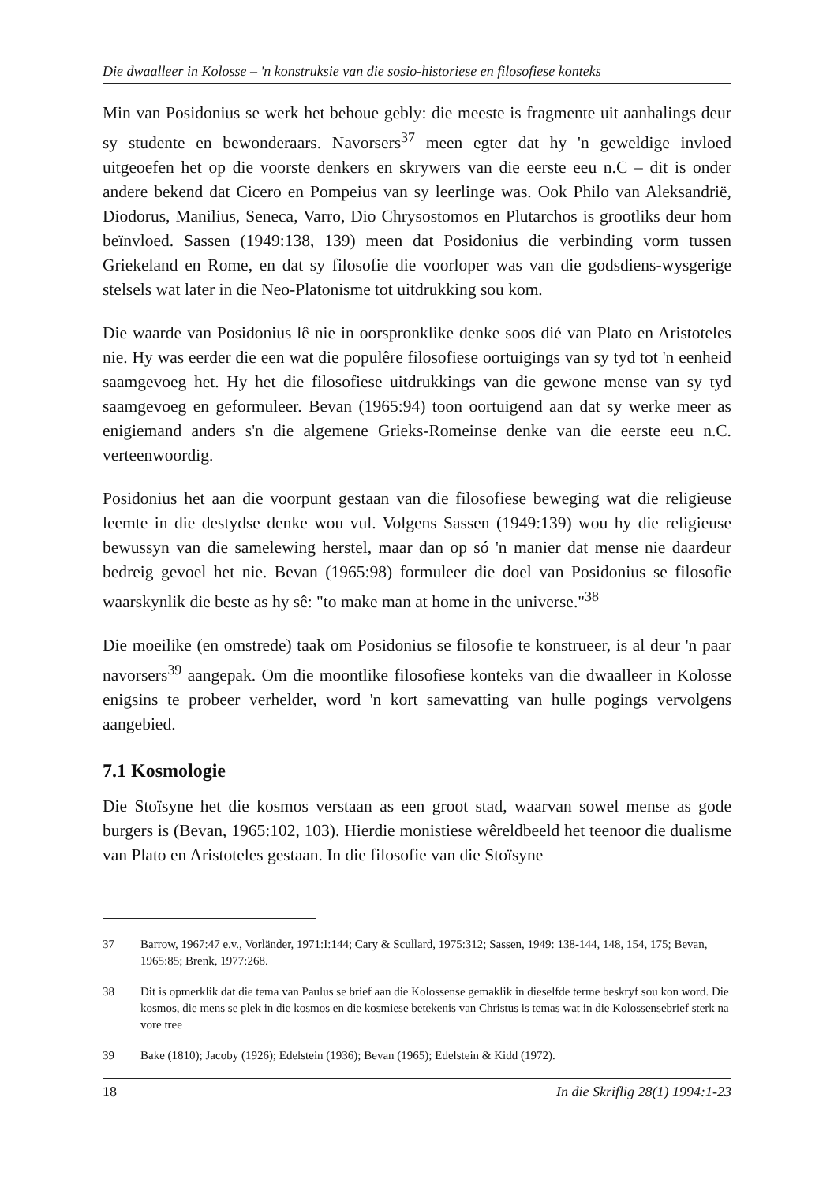Die dwaalleer in Kolosse – 'n konstruksie van die sosio-historiese en filosofiese konteks
Min van Posidonius se werk het behoue gebly: die meeste is fragmente uit aanhalings deur sy studente en bewonderaars. Navorsers<sup>37</sup> meen egter dat hy 'n geweldige invloed uitgeoefen het op die voorste denkers en skrywers van die eerste eeu n.C – dit is onder andere bekend dat Cicero en Pompeius van sy leerlinge was. Ook Philo van Aleksandrië, Diodorus, Manilius, Seneca, Varro, Dio Chrysostomos en Plutarchos is grootliks deur hom beïnvloed. Sassen (1949:138, 139) meen dat Posidonius die verbinding vorm tussen Griekeland en Rome, en dat sy filosofie die voorloper was van die godsdiens-wysgerige stelsels wat later in die Neo-Platonisme tot uitdrukking sou kom.
Die waarde van Posidonius lê nie in oorspronklike denke soos dié van Plato en Aristoteles nie. Hy was eerder die een wat die populêre filosofiese oortuigings van sy tyd tot 'n eenheid saamgevoeg het. Hy het die filosofiese uitdrukkings van die gewone mense van sy tyd saamgevoeg en geformuleer. Bevan (1965:94) toon oortuigend aan dat sy werke meer as enigiemand anders s'n die algemene Grieks-Romeinse denke van die eerste eeu n.C. verteenwoordig.
Posidonius het aan die voorpunt gestaan van die filosofiese beweging wat die religieuse leemte in die destydse denke wou vul. Volgens Sassen (1949:139) wou hy die religieuse bewussyn van die samelewing herstel, maar dan op só 'n manier dat mense nie daardeur bedreig gevoel het nie. Bevan (1965:98) formuleer die doel van Posidonius se filosofie waarskynlik die beste as hy sê: "to make man at home in the universe."<sup>38</sup>
Die moeilike (en omstrede) taak om Posidonius se filosofie te konstrueer, is al deur 'n paar navorsers<sup>39</sup> aangepak. Om die moontlike filosofiese konteks van die dwaalleer in Kolosse enigsins te probeer verhelder, word 'n kort samevatting van hulle pogings vervolgens aangebied.
7.1 Kosmologie
Die Stoïsyne het die kosmos verstaan as een groot stad, waarvan sowel mense as gode burgers is (Bevan, 1965:102, 103). Hierdie monistiese wêreldbeeld het teenoor die dualisme van Plato en Aristoteles gestaan. In die filosofie van die Stoïsyne
37 Barrow, 1967:47 e.v., Vorländer, 1971:I:144; Cary & Scullard, 1975:312; Sassen, 1949: 138-144, 148, 154, 175; Bevan, 1965:85; Brenk, 1977:268.
38 Dit is opmerklik dat die tema van Paulus se brief aan die Kolossense gemaklik in dieselfde terme beskryf sou kon word. Die kosmos, die mens se plek in die kosmos en die kosmiese betekenis van Christus is temas wat in die Kolossensebrief sterk na vore tree
39 Bake (1810); Jacoby (1926); Edelstein (1936); Bevan (1965); Edelstein & Kidd (1972).
18 In die Skriflig 28(1) 1994:1-23